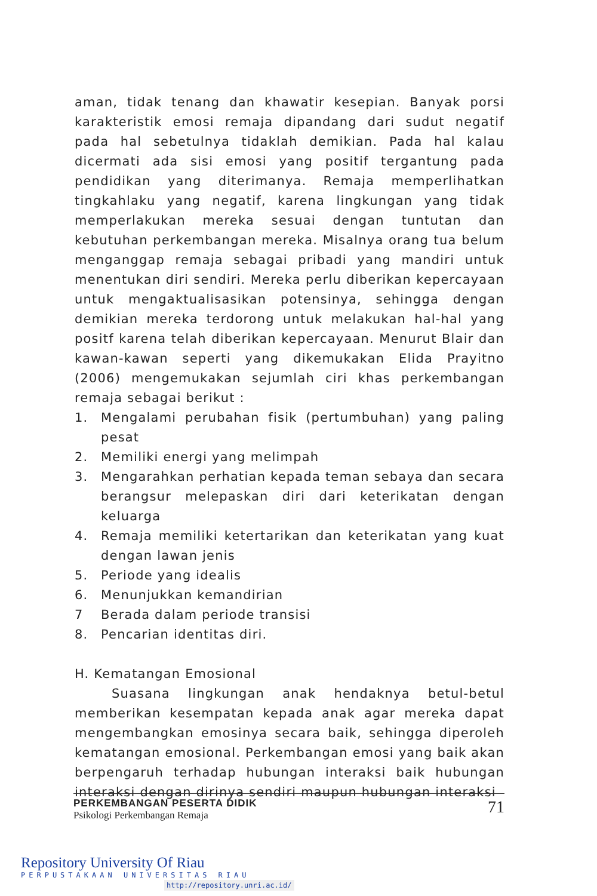aman, tidak tenang dan khawatir kesepian. Banyak porsi karakteristik emosi remaja dipandang dari sudut negatif pada hal sebetulnya tidaklah demikian. Pada hal kalau dicermati ada sisi emosi yang positif tergantung pada pendidikan yang diterimanya. Remaja memperlihatkan tingkahlaku yang negatif, karena lingkungan yang tidak memperlakukan mereka sesuai dengan tuntutan dan kebutuhan perkembangan mereka. Misalnya orang tua belum menganggap remaja sebagai pribadi yang mandiri untuk menentukan diri sendiri. Mereka perlu diberikan kepercayaan untuk mengaktualisasikan potensinya, sehingga dengan demikian mereka terdorong untuk melakukan hal-hal yang positf karena telah diberikan kepercayaan. Menurut Blair dan kawan-kawan seperti yang dikemukakan Elida Prayitno (2006) mengemukakan sejumlah ciri khas perkembangan remaja sebagai berikut :
1. Mengalami perubahan fisik (pertumbuhan) yang paling pesat
2. Memiliki energi yang melimpah
3. Mengarahkan perhatian kepada teman sebaya dan secara berangsur melepaskan diri dari keterikatan dengan keluarga
4. Remaja memiliki ketertarikan dan keterikatan yang kuat dengan lawan jenis
5. Periode yang idealis
6. Menunjukkan kemandirian
7 Berada dalam periode transisi
8. Pencarian identitas diri.
H. Kematangan Emosional
Suasana lingkungan anak hendaknya betul-betul memberikan kesempatan kepada anak agar mereka dapat mengembangkan emosinya secara baik, sehingga diperoleh kematangan emosional. Perkembangan emosi yang baik akan berpengaruh terhadap hubungan interaksi baik hubungan interaksi dengan dirinya sendiri maupun hubungan interaksi
PERKEMBANGAN PESERTA DIDIK
Psikologi Perkembangan Remaja
71
Repository University Of Riau
PERPUSTAKAAN UNIVERSITAS RIAU
http://repository.unri.ac.id/